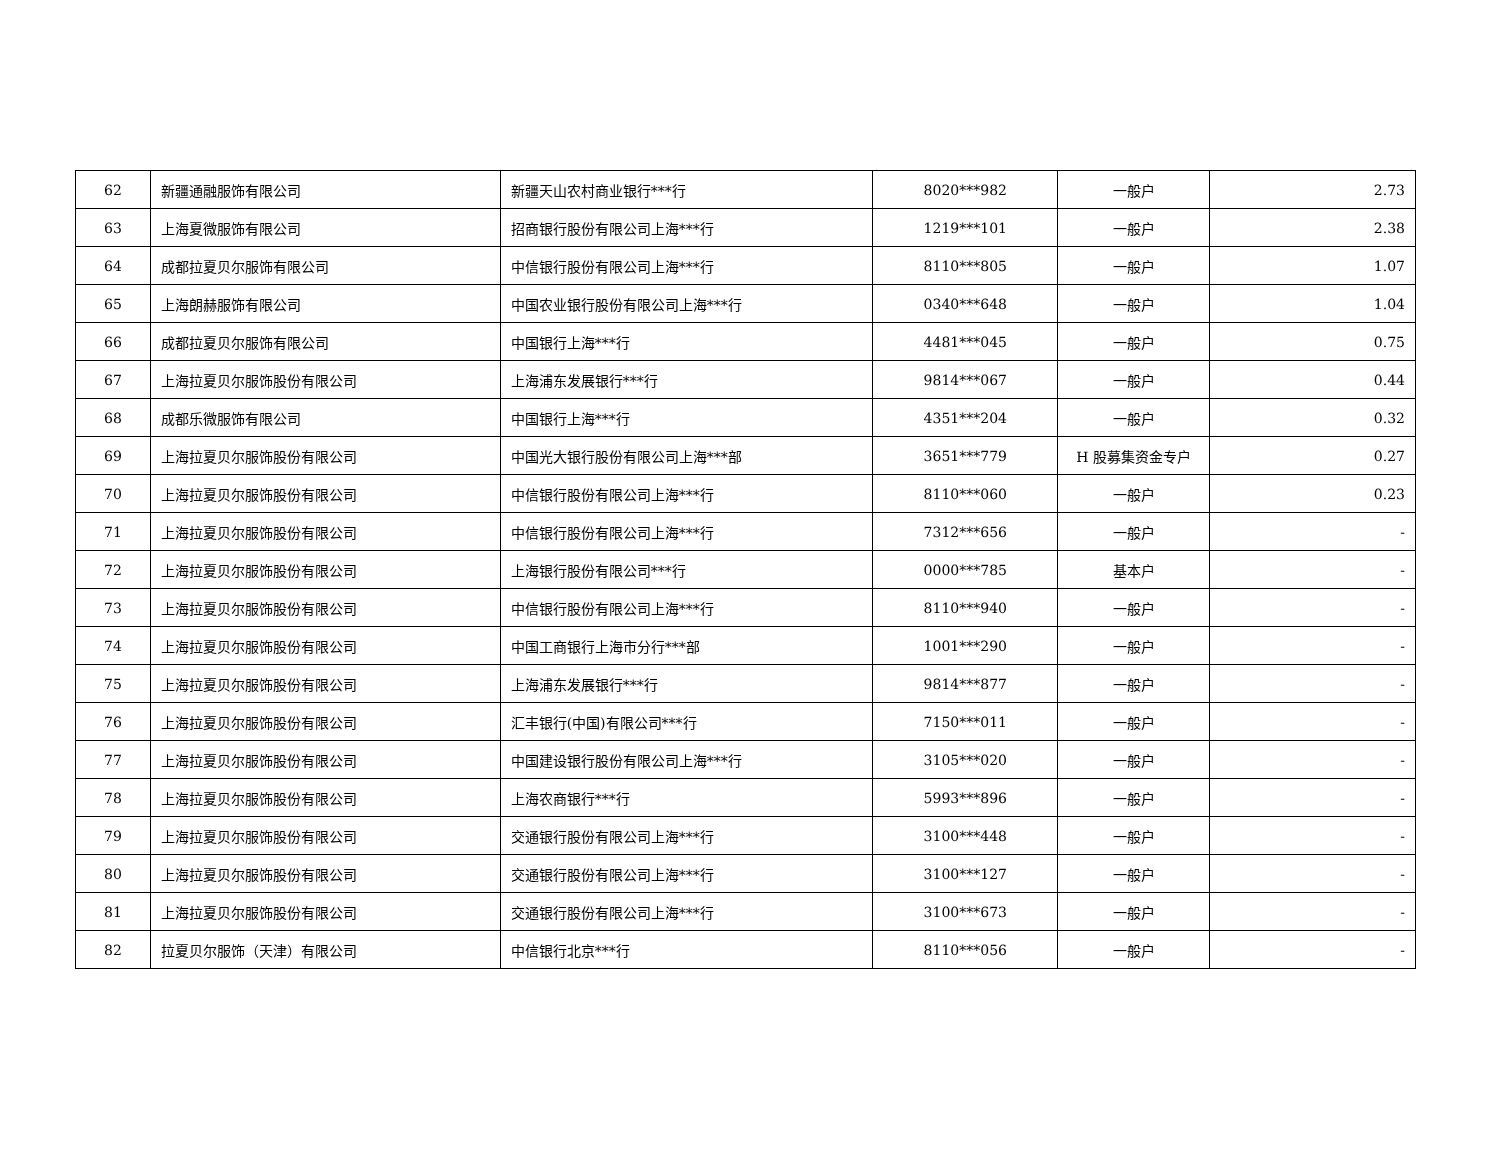| 62 | 新疆通融服饰有限公司 | 新疆天山农村商业银行***行 | 8020***982 | 一般户 | 2.73 |
| 63 | 上海夏微服饰有限公司 | 招商银行股份有限公司上海***行 | 1219***101 | 一般户 | 2.38 |
| 64 | 成都拉夏贝尔服饰有限公司 | 中信银行股份有限公司上海***行 | 8110***805 | 一般户 | 1.07 |
| 65 | 上海朗赫服饰有限公司 | 中国农业银行股份有限公司上海***行 | 0340***648 | 一般户 | 1.04 |
| 66 | 成都拉夏贝尔服饰有限公司 | 中国银行上海***行 | 4481***045 | 一般户 | 0.75 |
| 67 | 上海拉夏贝尔服饰股份有限公司 | 上海浦东发展银行***行 | 9814***067 | 一般户 | 0.44 |
| 68 | 成都乐微服饰有限公司 | 中国银行上海***行 | 4351***204 | 一般户 | 0.32 |
| 69 | 上海拉夏贝尔服饰股份有限公司 | 中国光大银行股份有限公司上海***部 | 3651***779 | H 股募集资金专户 | 0.27 |
| 70 | 上海拉夏贝尔服饰股份有限公司 | 中信银行股份有限公司上海***行 | 8110***060 | 一般户 | 0.23 |
| 71 | 上海拉夏贝尔服饰股份有限公司 | 中信银行股份有限公司上海***行 | 7312***656 | 一般户 | - |
| 72 | 上海拉夏贝尔服饰股份有限公司 | 上海银行股份有限公司***行 | 0000***785 | 基本户 | - |
| 73 | 上海拉夏贝尔服饰股份有限公司 | 中信银行股份有限公司上海***行 | 8110***940 | 一般户 | - |
| 74 | 上海拉夏贝尔服饰股份有限公司 | 中国工商银行上海市分行***部 | 1001***290 | 一般户 | - |
| 75 | 上海拉夏贝尔服饰股份有限公司 | 上海浦东发展银行***行 | 9814***877 | 一般户 | - |
| 76 | 上海拉夏贝尔服饰股份有限公司 | 汇丰银行(中国)有限公司***行 | 7150***011 | 一般户 | - |
| 77 | 上海拉夏贝尔服饰股份有限公司 | 中国建设银行股份有限公司上海***行 | 3105***020 | 一般户 | - |
| 78 | 上海拉夏贝尔服饰股份有限公司 | 上海农商银行***行 | 5993***896 | 一般户 | - |
| 79 | 上海拉夏贝尔服饰股份有限公司 | 交通银行股份有限公司上海***行 | 3100***448 | 一般户 | - |
| 80 | 上海拉夏贝尔服饰股份有限公司 | 交通银行股份有限公司上海***行 | 3100***127 | 一般户 | - |
| 81 | 上海拉夏贝尔服饰股份有限公司 | 交通银行股份有限公司上海***行 | 3100***673 | 一般户 | - |
| 82 | 拉夏贝尔服饰（天津）有限公司 | 中信银行北京***行 | 8110***056 | 一般户 | - |